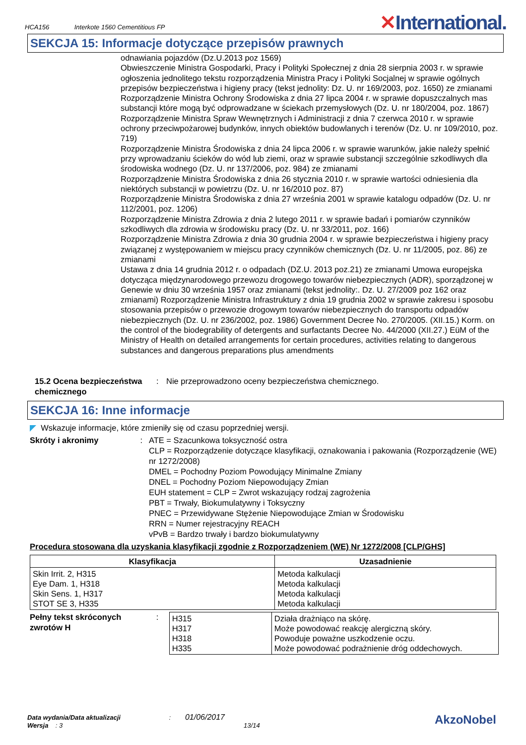HCA156 Interkote 1560 Cementitious FP
✕International.
SEKCJA 15: Informacje dotyczące przepisów prawnych
odnawiania pojazdów (Dz.U.2013 poz 1569)
Obwieszczenie Ministra Gospodarki, Pracy i Polityki Społecznej z dnia 28 sierpnia 2003 r. w sprawie ogłoszenia jednolitego tekstu rozporządzenia Ministra Pracy i Polityki Socjalnej w sprawie ogólnych przepisów bezpieczeństwa i higieny pracy (tekst jednolity: Dz. U. nr 169/2003, poz. 1650) ze zmianami
Rozporządzenie Ministra Ochrony Środowiska z dnia 27 lipca 2004 r. w sprawie dopuszczalnych mas substancji które mogą być odprowadzane w ściekach przemysłowych (Dz. U. nr 180/2004, poz. 1867)
Rozporządzenie Ministra Spraw Wewnętrznych i Administracji z dnia 7 czerwca 2010 r. w sprawie ochrony przeciwpożarowej budynków, innych obiektów budowlanych i terenów (Dz. U. nr 109/2010, poz. 719)
Rozporządzenie Ministra Środowiska z dnia 24 lipca 2006 r. w sprawie warunków, jakie należy spełnić przy wprowadzaniu ścieków do wód lub ziemi, oraz w sprawie substancji szczególnie szkodliwych dla środowiska wodnego (Dz. U. nr 137/2006, poz. 984) ze zmianami
Rozporządzenie Ministra Środowiska z dnia 26 stycznia 2010 r. w sprawie wartości odniesienia dla niektórych substancji w powietrzu (Dz. U. nr 16/2010 poz. 87)
Rozporządzenie Ministra Środowiska z dnia 27 września 2001 w sprawie katalogu odpadów (Dz. U. nr 112/2001, poz. 1206)
Rozporządzenie Ministra Zdrowia z dnia 2 lutego 2011 r. w sprawie badań i pomiarów czynników szkodliwych dla zdrowia w środowisku pracy (Dz. U. nr 33/2011, poz. 166)
Rozporządzenie Ministra Zdrowia z dnia 30 grudnia 2004 r. w sprawie bezpieczeństwa i higieny pracy związanej z występowaniem w miejscu pracy czynników chemicznych (Dz. U. nr 11/2005, poz. 86) ze zmianami
Ustawa z dnia 14 grudnia 2012 r. o odpadach (DZ.U. 2013 poz.21) ze zmianami Umowa europejska dotycząca międzynarodowego przewozu drogowego towarów niebezpiecznych (ADR), sporządzonej w Genewie w dniu 30 września 1957 oraz zmianami (tekst jednolity:. Dz. U. 27/2009 poz 162 oraz zmianami) Rozporządzenie Ministra Infrastruktury z dnia 19 grudnia 2002 w sprawie zakresu i sposobu stosowania przepisów o przewozie drogowym towarów niebezpiecznych do transportu odpadów niebezpiecznych (Dz. U. nr 236/2002, poz. 1986) Government Decree No. 270/2005. (XII.15.) Korm. on the control of the biodegrability of detergents and surfactants Decree No. 44/2000 (XII.27.) EüM of the Ministry of Health on detailed arrangements for certain procedures, activities relating to dangerous substances and dangerous preparations plus amendments
15.2 Ocena bezpieczeństwa chemicznego
: Nie przeprowadzono oceny bezpieczeństwa chemicznego.
SEKCJA 16: Inne informacje
◤ Wskazuje informacje, które zmieniły się od czasu poprzedniej wersji.
Skróty i akronimy : ATE = Szacunkowa toksyczność ostra
CLP = Rozporządzenie dotyczące klasyfikacji, oznakowania i pakowania (Rozporządzenie (WE) nr 1272/2008)
DMEL = Pochodny Poziom Powodujący Minimalne Zmiany
DNEL = Pochodny Poziom Niepowodujący Zmian
EUH statement = CLP = Zwrot wskazujący rodzaj zagrożenia
PBT = Trwały, Biokumulatywny i Toksyczny
PNEC = Przewidywane Stężenie Niepowodujące Zmian w Środowisku
RRN = Numer rejestracyjny REACH
vPvB = Bardzo trwały i bardzo biokumulatywny
Procedura stosowana dla uzyskania klasyfikacji zgodnie z Rozporządzeniem (WE) Nr 1272/2008 [CLP/GHS]
| Klasyfikacja | Uzasadnienie |
| --- | --- |
| Skin Irrit. 2, H315 Eye Dam. 1, H318 Skin Sens. 1, H317 STOT SE 3, H335 | Metoda kalkulacji Metoda kalkulacji Metoda kalkulacji Metoda kalkulacji |
Pełny tekst skróconych zwrotów H
:
| H315 H317 H318 H335 | Działa drażniąco na skórę. Może powodować reakcję alergiczną skóry. Powoduje poważne uszkodzenie oczu. Może powodować podrażnienie dróg oddechowych. |
Data wydania/Data aktualizacji : 01/06/2017
Wersja : 3 13/14
AkzoNobel